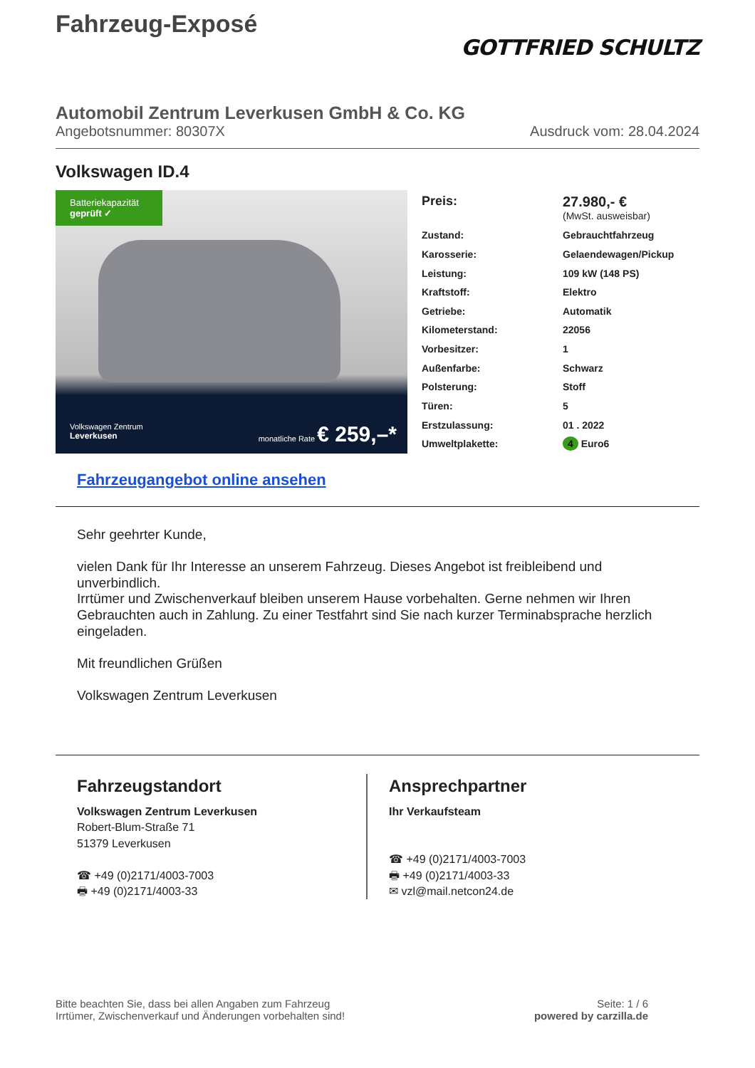Fahrzeug-Exposé
GOTTFRIED SCHULTZ
Automobil Zentrum Leverkusen GmbH & Co. KG
Angebotsnummer: 80307X Ausdruck vom: 28.04.2024
Volkswagen ID.4
Batteriekapazität
geprüft ✓
Volkswagen Zentrum
Leverkusen monatliche Rate € 259,–*
| Preis: | 27.980,- € (MwSt. ausweisbar) |
| Zustand: | Gebrauchtfahrzeug |
| Karosserie: | Gelaendewagen/Pickup |
| Leistung: | 109 kW (148 PS) |
| Kraftstoff: | Elektro |
| Getriebe: | Automatik |
| Kilometerstand: | 22056 |
| Vorbesitzer: | 1 |
| Außenfarbe: | Schwarz |
| Polsterung: | Stoff |
| Türen: | 5 |
| Erstzulassung: | 01 . 2022 |
| Umweltplakette: | 4 Euro6 |
Fahrzeugangebot online ansehen
Sehr geehrter Kunde,
vielen Dank für Ihr Interesse an unserem Fahrzeug. Dieses Angebot ist freibleibend und unverbindlich.
Irrtümer und Zwischenverkauf bleiben unserem Hause vorbehalten. Gerne nehmen wir Ihren Gebrauchten auch in Zahlung. Zu einer Testfahrt sind Sie nach kurzer Terminabsprache herzlich eingeladen.
Mit freundlichen Grüßen
Volkswagen Zentrum Leverkusen
Fahrzeugstandort
Volkswagen Zentrum Leverkusen
Robert-Blum-Straße 71
51379 Leverkusen
☎ +49 (0)2171/4003-7003
🖶 +49 (0)2171/4003-33
Ansprechpartner
Ihr Verkaufsteam
☎ +49 (0)2171/4003-7003
🖶 +49 (0)2171/4003-33
✉ vzl@mail.netcon24.de
Bitte beachten Sie, dass bei allen Angaben zum Fahrzeug
Irrtümer, Zwischenverkauf und Änderungen vorbehalten sind! Seite: 1 / 6
powered by carzilla.de